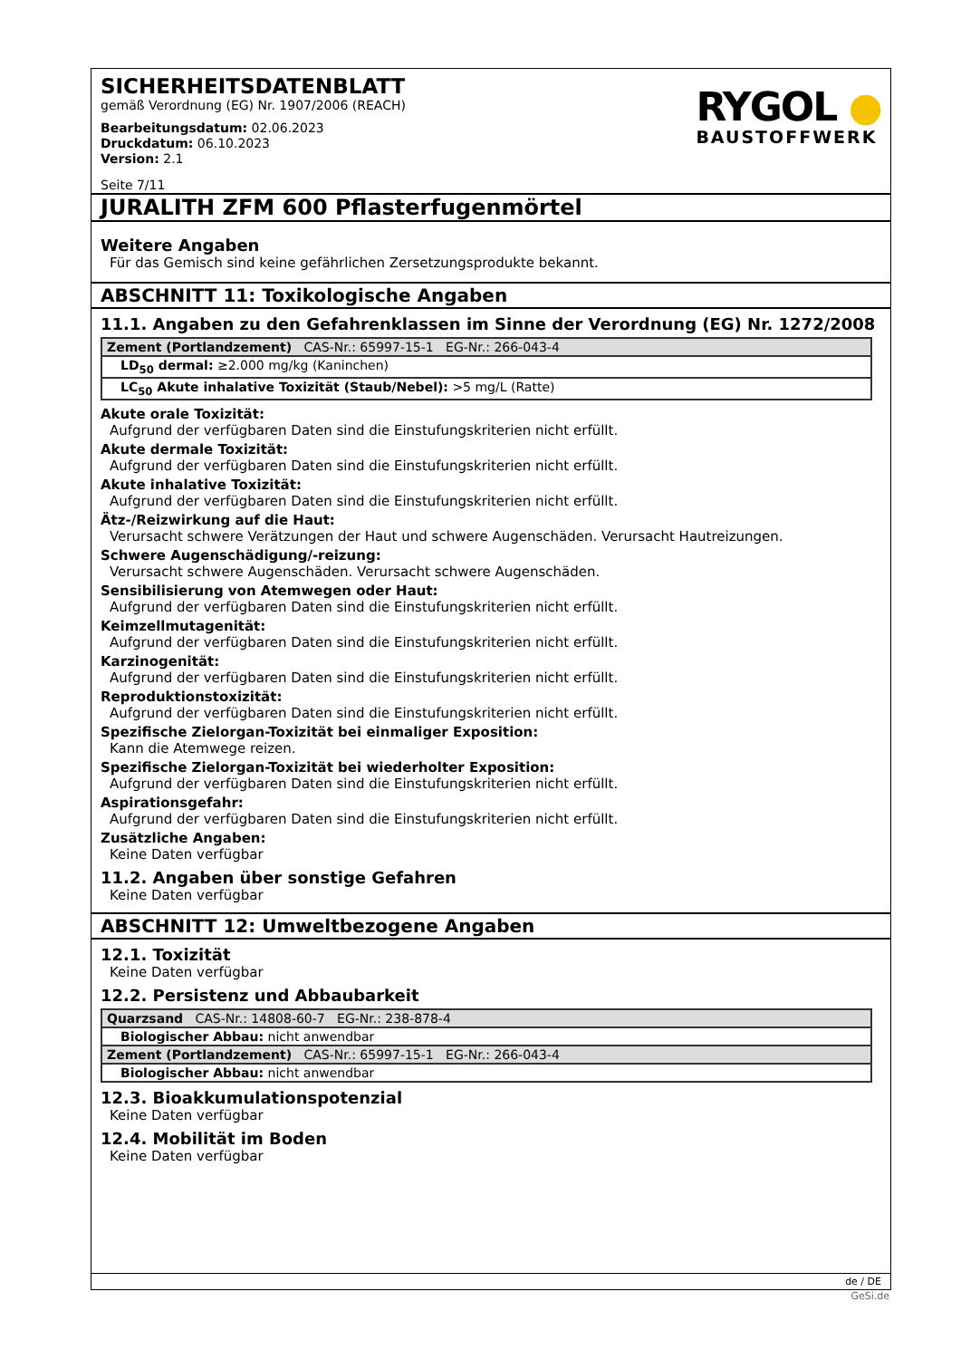SICHERHEITSDATENBLATT
gemäß Verordnung (EG) Nr. 1907/2006 (REACH)
Bearbeitungsdatum: 02.06.2023
Druckdatum: 06.10.2023
Version: 2.1
Seite 7/11
RYGOL ●
BAUSTOFFWERK
JURALITH ZFM 600 Pflasterfugenmörtel
Weitere Angaben
Für das Gemisch sind keine gefährlichen Zersetzungsprodukte bekannt.
ABSCHNITT 11: Toxikologische Angaben
11.1. Angaben zu den Gefahrenklassen im Sinne der Verordnung (EG) Nr. 1272/2008
| Zement (Portlandzement) CAS-Nr.: 65997-15-1 EG-Nr.: 266-043-4 |
| LD<sub>50</sub> dermal: ≥2.000 mg/kg (Kaninchen) |
| LC<sub>50</sub> Akute inhalative Toxizität (Staub/Nebel): >5 mg/L (Ratte) |
Akute orale Toxizität:
Aufgrund der verfügbaren Daten sind die Einstufungskriterien nicht erfüllt.
Akute dermale Toxizität:
Aufgrund der verfügbaren Daten sind die Einstufungskriterien nicht erfüllt.
Akute inhalative Toxizität:
Aufgrund der verfügbaren Daten sind die Einstufungskriterien nicht erfüllt.
Ätz-/Reizwirkung auf die Haut:
Verursacht schwere Verätzungen der Haut und schwere Augenschäden. Verursacht Hautreizungen.
Schwere Augenschädigung/-reizung:
Verursacht schwere Augenschäden. Verursacht schwere Augenschäden.
Sensibilisierung von Atemwegen oder Haut:
Aufgrund der verfügbaren Daten sind die Einstufungskriterien nicht erfüllt.
Keimzellmutagenität:
Aufgrund der verfügbaren Daten sind die Einstufungskriterien nicht erfüllt.
Karzinogenität:
Aufgrund der verfügbaren Daten sind die Einstufungskriterien nicht erfüllt.
Reproduktionstoxizität:
Aufgrund der verfügbaren Daten sind die Einstufungskriterien nicht erfüllt.
Spezifische Zielorgan-Toxizität bei einmaliger Exposition:
Kann die Atemwege reizen.
Spezifische Zielorgan-Toxizität bei wiederholter Exposition:
Aufgrund der verfügbaren Daten sind die Einstufungskriterien nicht erfüllt.
Aspirationsgefahr:
Aufgrund der verfügbaren Daten sind die Einstufungskriterien nicht erfüllt.
Zusätzliche Angaben:
Keine Daten verfügbar
11.2. Angaben über sonstige Gefahren
Keine Daten verfügbar
ABSCHNITT 12: Umweltbezogene Angaben
12.1. Toxizität
Keine Daten verfügbar
12.2. Persistenz und Abbaubarkeit
| Quarzsand CAS-Nr.: 14808-60-7 EG-Nr.: 238-878-4 |
| Biologischer Abbau: nicht anwendbar |
| Zement (Portlandzement) CAS-Nr.: 65997-15-1 EG-Nr.: 266-043-4 |
| Biologischer Abbau: nicht anwendbar |
12.3. Bioakkumulationspotenzial
Keine Daten verfügbar
12.4. Mobilität im Boden
Keine Daten verfügbar
de / DE
GeSi.de